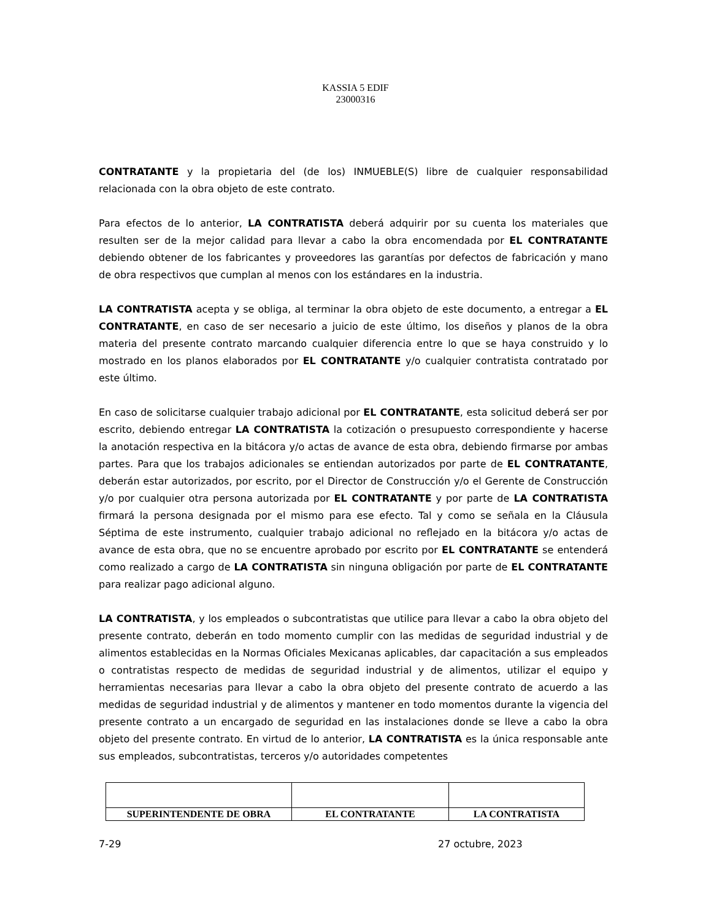KASSIA 5 EDIF
23000316
CONTRATANTE y la propietaria del (de los) INMUEBLE(S) libre de cualquier responsabilidad relacionada con la obra objeto de este contrato.
Para efectos de lo anterior, LA CONTRATISTA deberá adquirir por su cuenta los materiales que resulten ser de la mejor calidad para llevar a cabo la obra encomendada por EL CONTRATANTE debiendo obtener de los fabricantes y proveedores las garantías por defectos de fabricación y mano de obra respectivos que cumplan al menos con los estándares en la industria.
LA CONTRATISTA acepta y se obliga, al terminar la obra objeto de este documento, a entregar a EL CONTRATANTE, en caso de ser necesario a juicio de este último, los diseños y planos de la obra materia del presente contrato marcando cualquier diferencia entre lo que se haya construido y lo mostrado en los planos elaborados por EL CONTRATANTE y/o cualquier contratista contratado por este último.
En caso de solicitarse cualquier trabajo adicional por EL CONTRATANTE, esta solicitud deberá ser por escrito, debiendo entregar LA CONTRATISTA la cotización o presupuesto correspondiente y hacerse la anotación respectiva en la bitácora y/o actas de avance de esta obra, debiendo firmarse por ambas partes. Para que los trabajos adicionales se entiendan autorizados por parte de EL CONTRATANTE, deberán estar autorizados, por escrito, por el Director de Construcción y/o el Gerente de Construcción y/o por cualquier otra persona autorizada por EL CONTRATANTE y por parte de LA CONTRATISTA firmará la persona designada por el mismo para ese efecto. Tal y como se señala en la Cláusula Séptima de este instrumento, cualquier trabajo adicional no reflejado en la bitácora y/o actas de avance de esta obra, que no se encuentre aprobado por escrito por EL CONTRATANTE se entenderá como realizado a cargo de LA CONTRATISTA sin ninguna obligación por parte de EL CONTRATANTE para realizar pago adicional alguno.
LA CONTRATISTA, y los empleados o subcontratistas que utilice para llevar a cabo la obra objeto del presente contrato, deberán en todo momento cumplir con las medidas de seguridad industrial y de alimentos establecidas en la Normas Oficiales Mexicanas aplicables, dar capacitación a sus empleados o contratistas respecto de medidas de seguridad industrial y de alimentos, utilizar el equipo y herramientas necesarias para llevar a cabo la obra objeto del presente contrato de acuerdo a las medidas de seguridad industrial y de alimentos y mantener en todo momentos durante la vigencia del presente contrato a un encargado de seguridad en las instalaciones donde se lleve a cabo la obra objeto del presente contrato. En virtud de lo anterior, LA CONTRATISTA es la única responsable ante sus empleados, subcontratistas, terceros y/o autoridades competentes
| SUPERINTENDENTE DE OBRA | EL CONTRATANTE | LA CONTRATISTA |
7-29 27 octubre, 2023